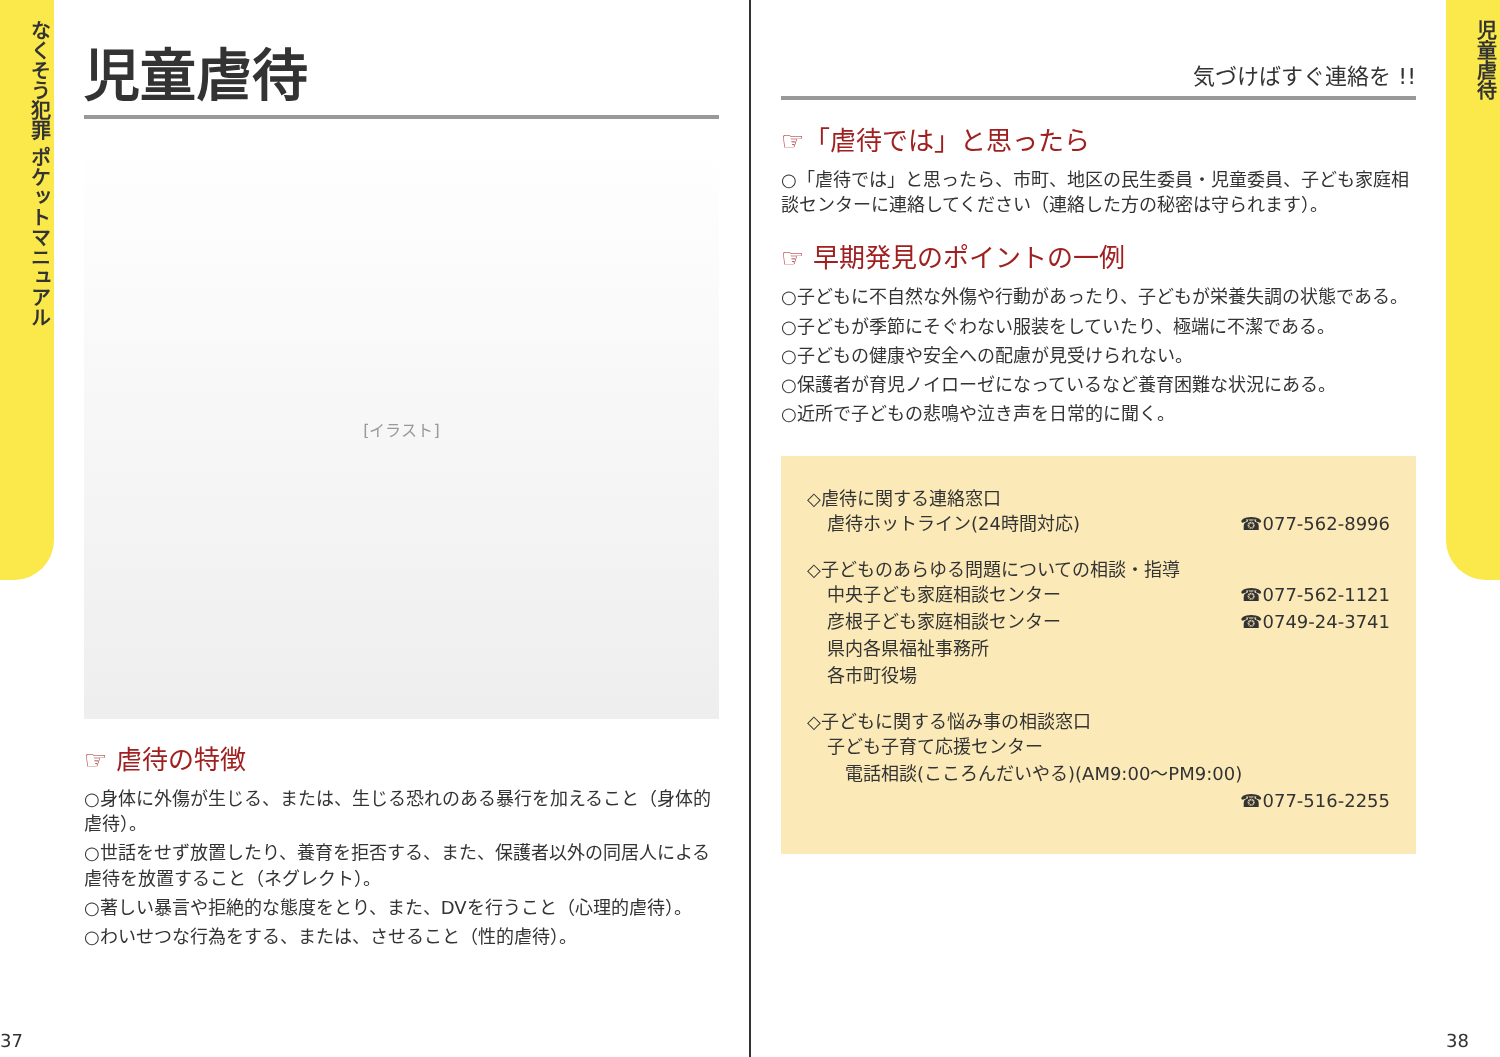なくそう犯罪 ポケットマニュアル
37
児童虐待
[イラスト]
☞ 虐待の特徴
○身体に外傷が生じる、または、生じる恐れのある暴行を加えること（身体的虐待）。
○世話をせず放置したり、養育を拒否する、また、保護者以外の同居人による虐待を放置すること（ネグレクト）。
○著しい暴言や拒絶的な態度をとり、また、DVを行うこと（心理的虐待）。
○わいせつな行為をする、または、させること（性的虐待）。
気づけばすぐ連絡を !!
☞「虐待では」と思ったら
○「虐待では」と思ったら、市町、地区の民生委員・児童委員、子ども家庭相談センターに連絡してください（連絡した方の秘密は守られます）。
☞ 早期発見のポイントの一例
○子どもに不自然な外傷や行動があったり、子どもが栄養失調の状態である。
○子どもが季節にそぐわない服装をしていたり、極端に不潔である。
○子どもの健康や安全への配慮が見受けられない。
○保護者が育児ノイローゼになっているなど養育困難な状況にある。
○近所で子どもの悲鳴や泣き声を日常的に聞く。
◇虐待に関する連絡窓口
虐待ホットライン(24時間対応) ☎077-562-8996
◇子どものあらゆる問題についての相談・指導
中央子ども家庭相談センター ☎077-562-1121
彦根子ども家庭相談センター ☎0749-24-3741
県内各県福祉事務所
各市町役場
◇子どもに関する悩み事の相談窓口
子ども子育て応援センター
　電話相談(こころんだいやる)(AM9:00～PM9:00)
☎077-516-2255
児童虐待
38